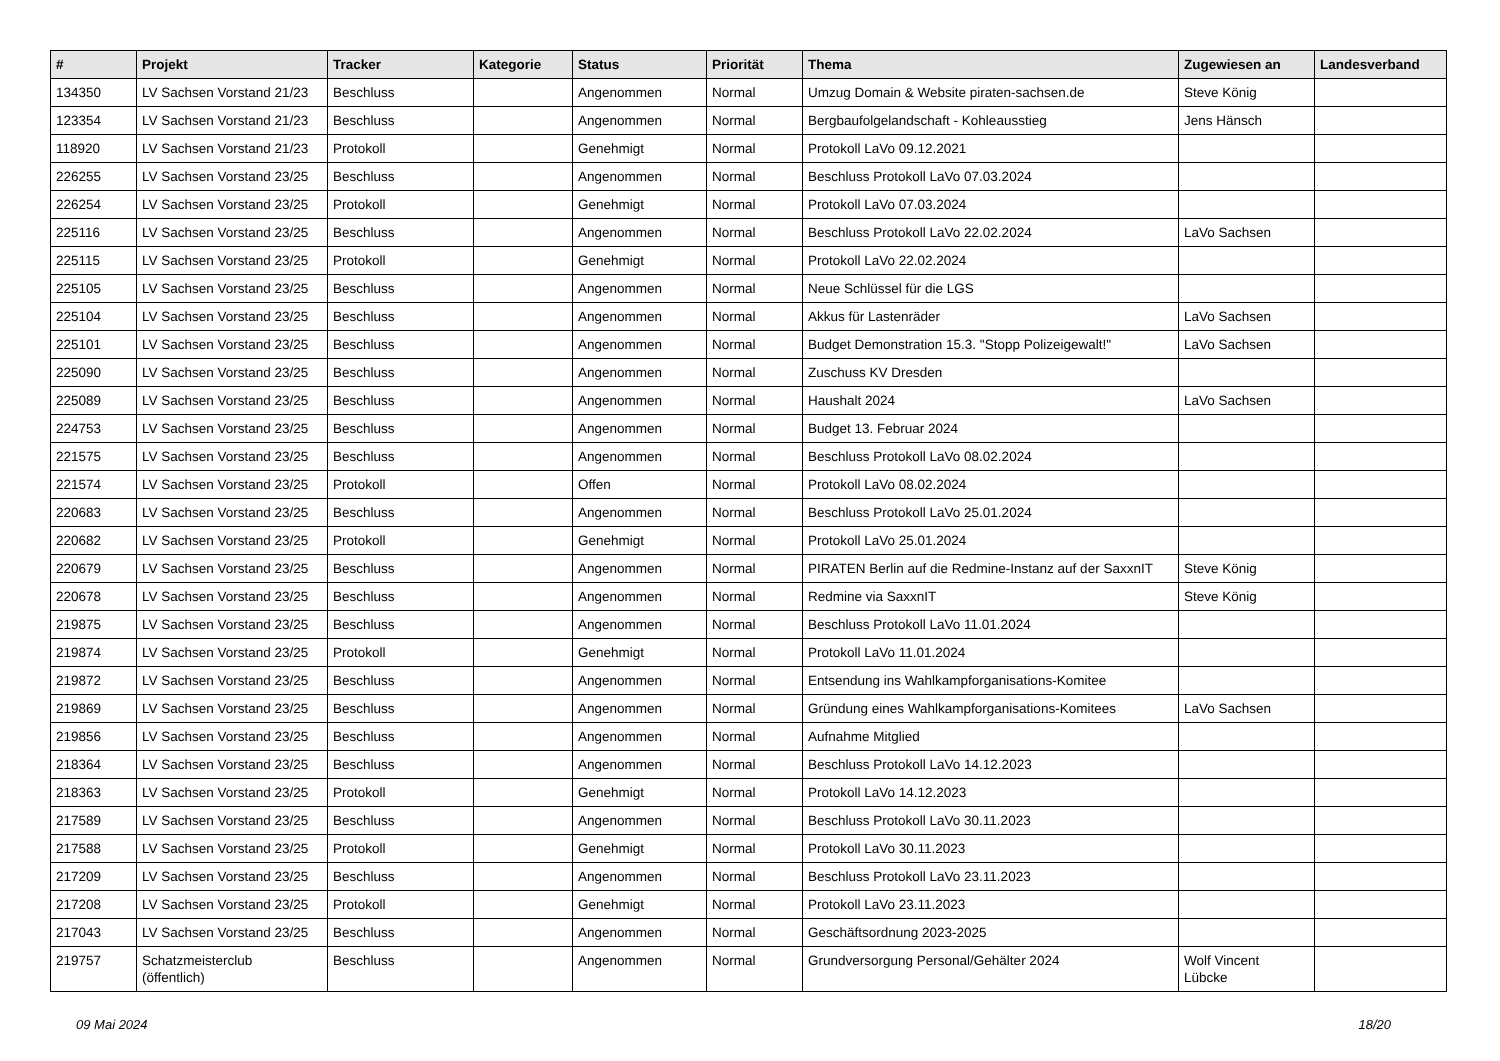| # | Projekt | Tracker | Kategorie | Status | Priorität | Thema | Zugewiesen an | Landesverband |
| --- | --- | --- | --- | --- | --- | --- | --- | --- |
| 134350 | LV Sachsen Vorstand 21/23 | Beschluss | | Angenommen | Normal | Umzug Domain & Website piraten-sachsen.de | Steve König | |
| 123354 | LV Sachsen Vorstand 21/23 | Beschluss | | Angenommen | Normal | Bergbaufolgelandschaft - Kohleausstieg | Jens Hänsch | |
| 118920 | LV Sachsen Vorstand 21/23 | Protokoll | | Genehmigt | Normal | Protokoll LaVo 09.12.2021 | | |
| 226255 | LV Sachsen Vorstand 23/25 | Beschluss | | Angenommen | Normal | Beschluss Protokoll LaVo 07.03.2024 | | |
| 226254 | LV Sachsen Vorstand 23/25 | Protokoll | | Genehmigt | Normal | Protokoll LaVo 07.03.2024 | | |
| 225116 | LV Sachsen Vorstand 23/25 | Beschluss | | Angenommen | Normal | Beschluss Protokoll LaVo 22.02.2024 | LaVo Sachsen | |
| 225115 | LV Sachsen Vorstand 23/25 | Protokoll | | Genehmigt | Normal | Protokoll LaVo 22.02.2024 | | |
| 225105 | LV Sachsen Vorstand 23/25 | Beschluss | | Angenommen | Normal | Neue Schlüssel für die LGS | | |
| 225104 | LV Sachsen Vorstand 23/25 | Beschluss | | Angenommen | Normal | Akkus für Lastenräder | LaVo Sachsen | |
| 225101 | LV Sachsen Vorstand 23/25 | Beschluss | | Angenommen | Normal | Budget Demonstration 15.3. "Stopp Polizeigewalt!" | LaVo Sachsen | |
| 225090 | LV Sachsen Vorstand 23/25 | Beschluss | | Angenommen | Normal | Zuschuss KV Dresden | | |
| 225089 | LV Sachsen Vorstand 23/25 | Beschluss | | Angenommen | Normal | Haushalt 2024 | LaVo Sachsen | |
| 224753 | LV Sachsen Vorstand 23/25 | Beschluss | | Angenommen | Normal | Budget 13. Februar 2024 | | |
| 221575 | LV Sachsen Vorstand 23/25 | Beschluss | | Angenommen | Normal | Beschluss Protokoll LaVo 08.02.2024 | | |
| 221574 | LV Sachsen Vorstand 23/25 | Protokoll | | Offen | Normal | Protokoll LaVo 08.02.2024 | | |
| 220683 | LV Sachsen Vorstand 23/25 | Beschluss | | Angenommen | Normal | Beschluss Protokoll LaVo 25.01.2024 | | |
| 220682 | LV Sachsen Vorstand 23/25 | Protokoll | | Genehmigt | Normal | Protokoll LaVo 25.01.2024 | | |
| 220679 | LV Sachsen Vorstand 23/25 | Beschluss | | Angenommen | Normal | PIRATEN Berlin auf die Redmine-Instanz auf der SaxxnIT | Steve König | |
| 220678 | LV Sachsen Vorstand 23/25 | Beschluss | | Angenommen | Normal | Redmine via SaxxnIT | Steve König | |
| 219875 | LV Sachsen Vorstand 23/25 | Beschluss | | Angenommen | Normal | Beschluss Protokoll LaVo 11.01.2024 | | |
| 219874 | LV Sachsen Vorstand 23/25 | Protokoll | | Genehmigt | Normal | Protokoll LaVo 11.01.2024 | | |
| 219872 | LV Sachsen Vorstand 23/25 | Beschluss | | Angenommen | Normal | Entsendung ins Wahlkampforganisations-Komitee | | |
| 219869 | LV Sachsen Vorstand 23/25 | Beschluss | | Angenommen | Normal | Gründung eines Wahlkampforganisations-Komitees | LaVo Sachsen | |
| 219856 | LV Sachsen Vorstand 23/25 | Beschluss | | Angenommen | Normal | Aufnahme Mitglied | | |
| 218364 | LV Sachsen Vorstand 23/25 | Beschluss | | Angenommen | Normal | Beschluss Protokoll LaVo 14.12.2023 | | |
| 218363 | LV Sachsen Vorstand 23/25 | Protokoll | | Genehmigt | Normal | Protokoll LaVo 14.12.2023 | | |
| 217589 | LV Sachsen Vorstand 23/25 | Beschluss | | Angenommen | Normal | Beschluss Protokoll LaVo 30.11.2023 | | |
| 217588 | LV Sachsen Vorstand 23/25 | Protokoll | | Genehmigt | Normal | Protokoll LaVo 30.11.2023 | | |
| 217209 | LV Sachsen Vorstand 23/25 | Beschluss | | Angenommen | Normal | Beschluss Protokoll LaVo 23.11.2023 | | |
| 217208 | LV Sachsen Vorstand 23/25 | Protokoll | | Genehmigt | Normal | Protokoll LaVo 23.11.2023 | | |
| 217043 | LV Sachsen Vorstand 23/25 | Beschluss | | Angenommen | Normal | Geschäftsordnung 2023-2025 | | |
| 219757 | Schatzmeisterclub (öffentlich) | Beschluss | | Angenommen | Normal | Grundversorgung Personal/Gehälter 2024 | Wolf Vincent Lübcke | |
09 Mai 2024 18/20